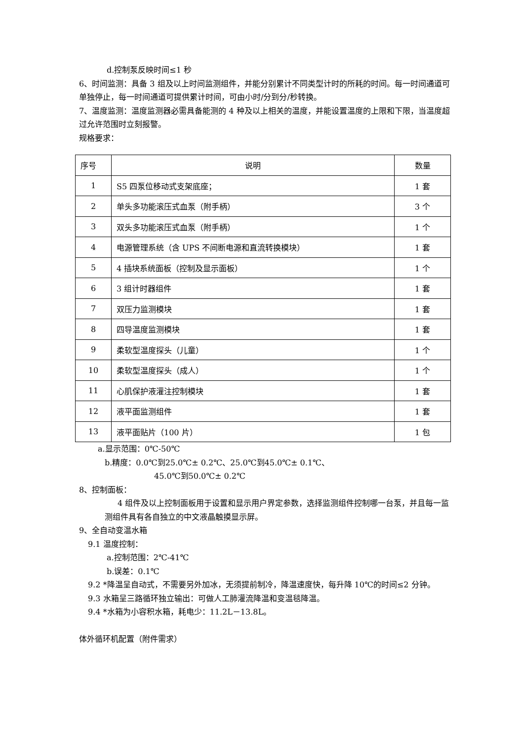d.控制泵反映时间≤1 秒
6、时间监测：具备 3 组及以上时间监测组件，并能分别累计不同类型计时的所耗的时间。每一时间通道可单独停止，每一时间通道可提供累计时间，可由小时/分到分/秒转换。
7、温度监测：温度监测器必需具备能测的 4 种及以上相关的温度，并能设置温度的上限和下限，当温度超过允许范围时立刻报警。
规格要求：
| 序号 | 说明 | 数量 |
| 1 | S5 四泵位移动式支架底座； | 1 套 |
| 2 | 单头多功能滚压式血泵（附手柄） | 3 个 |
| 3 | 双头多功能滚压式血泵（附手柄） | 1 个 |
| 4 | 电源管理系统（含 UPS 不间断电源和直流转换模块） | 1 套 |
| 5 | 4 插块系统面板（控制及显示面板） | 1 个 |
| 6 | 3 组计时器组件 | 1 套 |
| 7 | 双压力监测模块 | 1 套 |
| 8 | 四导温度监测模块 | 1 套 |
| 9 | 柔软型温度探头（儿童） | 1 个 |
| 10 | 柔软型温度探头（成人） | 1 个 |
| 11 | 心肌保护液灌注控制模块 | 1 套 |
| 12 | 液平面监测组件 | 1 套 |
| 13 | 液平面贴片（100 片） | 1 包 |
a.显示范围：0℃-50℃
b.精度：0.0℃到25.0℃± 0.2℃、25.0℃到45.0℃± 0.1℃、
45.0℃到50.0℃± 0.2℃
8、控制面板：
4 组件及以上控制面板用于设置和显示用户界定参数，选择监测组件控制哪一台泵，并且每一监测组件具有各自独立的中文液晶触摸显示屏。
9、全自动变温水箱
9.1 温度控制：
a.控制范围：2℃-41℃
b.误差：0.1℃
9.2 *降温呈自动式，不需要另外加冰，无须提前制冷，降温速度快，每升降 10℃的时间≤2 分钟。
9.3 水箱呈三路循环独立输出：可做人工肺灌流降温和变温毯降温。
9.4 *水箱为小容积水箱，耗电少：11.2L－13.8L。
体外循环机配置（附件需求）